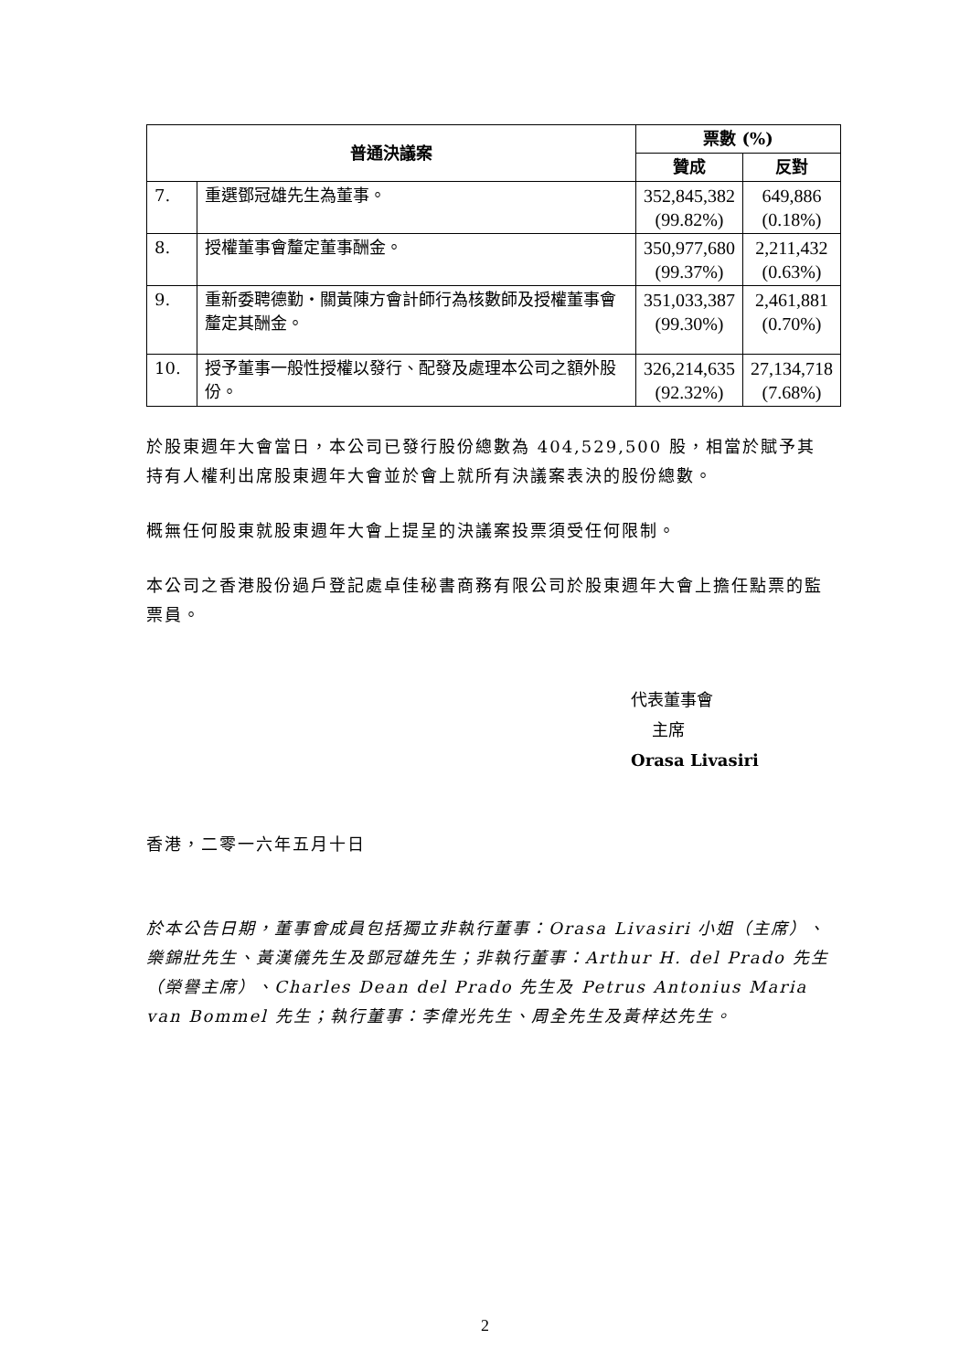| 普通決議案 | | 票數 (%) | |
| --- | --- | --- | --- |
| | | 贊成 | 反對 |
| 7. | 重選鄧冠雄先生為董事。 | 352,845,382 (99.82%) | 649,886 (0.18%) |
| 8. | 授權董事會釐定董事酬金。 | 350,977,680 (99.37%) | 2,211,432 (0.63%) |
| 9. | 重新委聘德勤‧關黃陳方會計師行為核數師及授權董事會釐定其酬金。 | 351,033,387 (99.30%) | 2,461,881 (0.70%) |
| 10. | 授予董事一般性授權以發行、配發及處理本公司之額外股份。 | 326,214,635 (92.32%) | 27,134,718 (7.68%) |
於股東週年大會當日，本公司已發行股份總數為 404,529,500 股，相當於賦予其持有人權利出席股東週年大會並於會上就所有決議案表決的股份總數。
概無任何股東就股東週年大會上提呈的決議案投票須受任何限制。
本公司之香港股份過戶登記處卓佳秘書商務有限公司於股東週年大會上擔任點票的監票員。
代表董事會
主席
Orasa Livasiri
香港，二零一六年五月十日
於本公告日期，董事會成員包括獨立非執行董事：Orasa Livasiri 小姐（主席）、樂錦壯先生、黃漢儀先生及鄧冠雄先生；非執行董事：Arthur H. del Prado 先生（榮譽主席）、Charles Dean del Prado 先生及 Petrus Antonius Maria van Bommel 先生；執行董事：李偉光先生、周全先生及黃梓达先生。
2